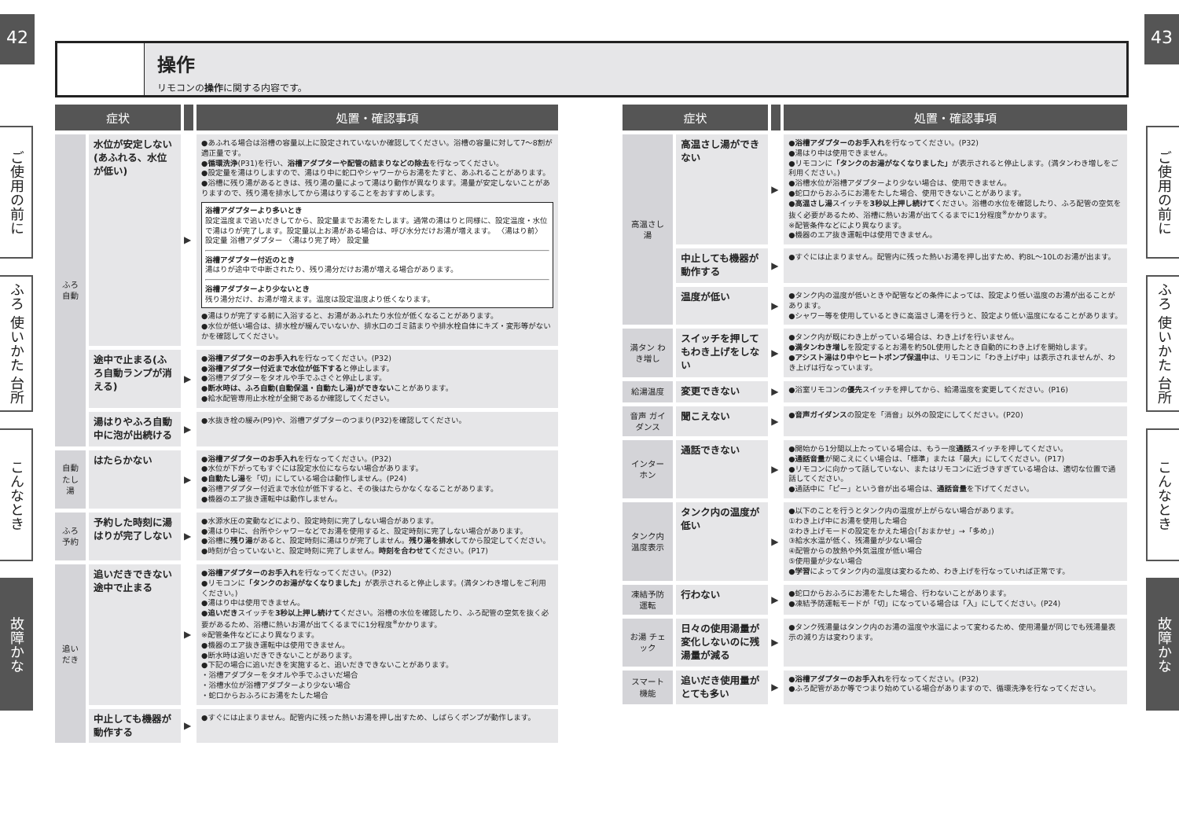42 43
操作
リモコンの操作に関する内容です。
| 症状 | | | 処置・確認事項 |
| --- | --- | --- | --- |
| ふろ自動 | 水位が安定しない(あふれる、水位が低い) | ▶ | ●あふれる場合は浴槽の容量以上に設定されていないか確認してください。浴槽の容量に対して7〜8割が適正量です。 ● 循環洗浄 (P31)を行い、 浴槽アダプターや配管の詰まりなどの除去 を行なってください。 ●設定量を湯はりしますので、湯はり中に蛇口やシャワーからお湯をたすと、あふれることがあります。 ●浴槽に残り湯があるときは、残り湯の量によって湯はり動作が異なります。湯量が安定しないことがありますので、残り湯を排水してから湯はりすることをおすすめします。 浴槽アダプターより多いとき 設定温度まで追いだきしてから、設定量までお湯をたします。通常の湯はりと同様に、設定温度・水位で湯はりが完了します。設定量以上お湯がある場合は、呼び水分だけお湯が増えます。 〈湯はり前〉 設定量 浴槽アダプター 〈湯はり完了時〉 設定量 浴槽アダプター付近のとき 湯はりが途中で中断されたり、残り湯分だけお湯が増える場合があります。 浴槽アダプターより少ないとき 残り湯分だけ、お湯が増えます。温度は設定温度より低くなります。 ●湯はりが完了する前に入浴すると、お湯があふれたり水位が低くなることがあります。 ●水位が低い場合は、排水栓が緩んでいないか、排水口のゴミ詰まりや排水栓自体にキズ・変形等がないかを確認してください。 |
| | 途中で止まる(ふろ自動ランプが消える) | ▶ | ● 浴槽アダプターのお手入れ を行なってください。(P32) ● 浴槽アダプター付近まで水位が低下する と停止します。 ●浴槽アダプターをタオルや手でふさぐと停止します。 ● 断水時は、ふろ自動(自動保温・自動たし湯)ができない ことがあります。 ●給水配管専用止水栓が全開であるか確認してください。 |
| | 湯はりやふろ自動中に泡が出続ける | ▶ | ●水抜き栓の緩み(P9)や、浴槽アダプターのつまり(P32)を確認してください。 |
| 自動たし湯 | はたらかない | ▶ | ● 浴槽アダプターのお手入れ を行なってください。(P32) ●水位が下がってもすぐには設定水位にならない場合があります。 ● 自動たし湯 を「切」にしている場合は動作しません。(P24) ●浴槽アダプター付近まで水位が低下すると、その後はたらかなくなることがあります。 ●機器のエア抜き運転中は動作しません。 |
| ふろ予約 | 予約した時刻に湯はりが完了しない | ▶ | ●水源水圧の変動などにより、設定時刻に完了しない場合があります。 ●湯はり中に、台所やシャワーなどでお湯を使用すると、設定時刻に完了しない場合があります。 ●浴槽に 残り湯 があると、設定時刻に湯はりが完了しません。 残り湯を排水 してから設定してください。 ●時刻が合っていないと、設定時刻に完了しません。 時刻を合わせて ください。(P17) |
| 追いだき | 追いだきできない 途中で止まる | ▶ | ● 浴槽アダプターのお手入れ を行なってください。(P32) ●リモコンに 「タンクのお湯がなくなりました」 が表示されると停止します。(満タンわき増しをご利用ください。) ●湯はり中は使用できません。 ● 追いだき スイッチを 3秒以上押し続けて ください。浴槽の水位を確認したり、ふろ配管の空気を抜く必要があるため、浴槽に熱いお湯が出てくるまでに1分程度<sup>※</sup>かかります。 ※配管条件などにより異なります。 ●機器のエア抜き運転中は使用できません。 ●断水時は追いだきできないことがあります。 ●下記の場合に追いだきを実施すると、追いだきできないことがあります。 ・浴槽アダプターをタオルや手でふさいだ場合 ・浴槽水位が浴槽アダプターより少ない場合 ・蛇口からおふろにお湯をたした場合 |
| | 中止しても機器が動作する | ▶ | ●すぐには止まりません。配管内に残った熱いお湯を押し出すため、しばらくポンプが動作します。 |
| 症状 | | | 処置・確認事項 |
| --- | --- | --- | --- |
| 高温さし湯 | 高温さし湯ができない | ▶ | ● 浴槽アダプターのお手入れ を行なってください。(P32) ●湯はり中は使用できません。 ●リモコンに 「タンクのお湯がなくなりました」 が表示されると停止します。(満タンわき増しをご利用ください。) ●浴槽水位が浴槽アダプターより少ない場合は、使用できません。 ●蛇口からおふろにお湯をたした場合、使用できないことがあります。 ● 高温さし湯 スイッチを 3秒以上押し続けて ください。浴槽の水位を確認したり、ふろ配管の空気を抜く必要があるため、浴槽に熱いお湯が出てくるまでに1分程度<sup>※</sup>かかります。 ※配管条件などにより異なります。 ●機器のエア抜き運転中は使用できません。 |
| | 中止しても機器が動作する | ▶ | ●すぐには止まりません。配管内に残った熱いお湯を押し出すため、約8L〜10Lのお湯が出ます。 |
| | 温度が低い | ▶ | ●タンク内の温度が低いときや配管などの条件によっては、設定より低い温度のお湯が出ることがあります。 ●シャワー等を使用しているときに高温さし湯を行うと、設定より低い温度になることがあります。 |
| 満タン わき増し | スイッチを押してもわき上げをしない | ▶ | ●タンク内が既にわき上がっている場合は、わき上げを行いません。 ● 満タンわき増し を設定するとお湯を約50L使用したとき自動的にわき上げを開始します。 ● アシスト湯はり中 や ヒートポンプ保温中 は、リモコンに「わき上げ中」は表示されませんが、わき上げは行なっています。 |
| 給湯温度 | 変更できない | ▶ | ●浴室リモコンの 優先 スイッチを押してから、給湯温度を変更してください。(P16) |
| 音声 ガイダンス | 聞こえない | ▶ | ● 音声ガイダンス の設定を「消音」以外の設定にしてください。(P20) |
| インターホン | 通話できない | ▶ | ●開始から1分間以上たっている場合は、もう一度 通話 スイッチを押してください。 ● 通話音量 が聞こえにくい場合は、「標準」または「最大」にしてください。(P17) ●リモコンに向かって話していない、またはリモコンに近づきすぎている場合は、適切な位置で通話してください。 ●通話中に「ピー」という音が出る場合は、 通話音量 を下げてください。 |
| タンク内 温度表示 | タンク内の温度が低い | ▶ | ●以下のことを行うとタンク内の温度が上がらない場合があります。 ①わき上げ中にお湯を使用した場合 ②わき上げモードの設定をかえた場合(「おまかせ」→「多め」) ③給水水温が低く、残湯量が少ない場合 ④配管からの放熱や外気温度が低い場合 ⑤使用量が少ない場合 ● 学習 によってタンク内の温度は変わるため、わき上げを行なっていれば正常です。 |
| 凍結予防 運転 | 行わない | ▶ | ●蛇口からおふろにお湯をたした場合、行わないことがあります。 ●凍結予防運転モードが「切」になっている場合は「入」にしてください。(P24) |
| お湯 チェック | 日々の使用湯量が変化しないのに残湯量が減る | ▶ | ●タンク残湯量はタンク内のお湯の温度や水温によって変わるため、使用湯量が同じでも残湯量表示の減り方は変わります。 |
| スマート 機能 | 追いだき使用量がとても多い | ▶ | ● 浴槽アダプターのお手入れ を行なってください。(P32) ●ふろ配管があか等でつまり始めている場合がありますので、循環洗浄を行なってください。 |
ご使用の前に
ふろ 使いかた 台所
こんなとき
故障かな
ご使用の前に
ふろ 使いかた 台所
こんなとき
故障かな